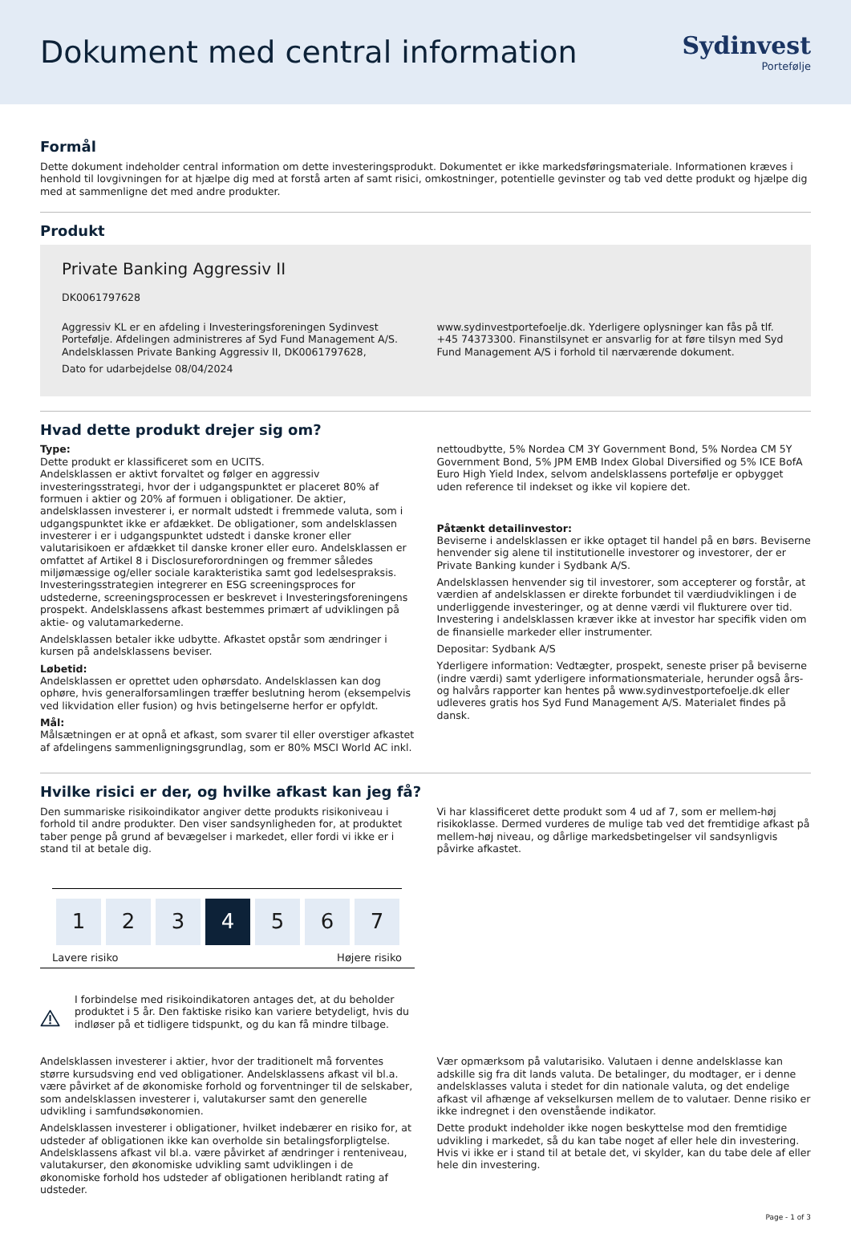Dokument med central information
Sydinvest
Portefølje
Formål
Dette dokument indeholder central information om dette investeringsprodukt. Dokumentet er ikke markedsføringsmateriale. Informationen kræves i henhold til lovgivningen for at hjælpe dig med at forstå arten af samt risici, omkostninger, potentielle gevinster og tab ved dette produkt og hjælpe dig med at sammenligne det med andre produkter.
Produkt
Private Banking Aggressiv II
DK0061797628
Aggressiv KL er en afdeling i Investeringsforeningen Sydinvest Portefølje. Afdelingen administreres af Syd Fund Management A/S. Andelsklassen Private Banking Aggressiv II, DK0061797628,
Dato for udarbejdelse 08/04/2024
www.sydinvestportefoelje.dk. Yderligere oplysninger kan fås på tlf. +45 74373300. Finanstilsynet er ansvarlig for at føre tilsyn med Syd Fund Management A/S i forhold til nærværende dokument.
Hvad dette produkt drejer sig om?
Type:
Dette produkt er klassificeret som en UCITS.
Andelsklassen er aktivt forvaltet og følger en aggressiv investeringsstrategi, hvor der i udgangspunktet er placeret 80% af formuen i aktier og 20% af formuen i obligationer. De aktier, andelsklassen investerer i, er normalt udstedt i fremmede valuta, som i udgangspunktet ikke er afdækket. De obligationer, som andelsklassen investerer i er i udgangspunktet udstedt i danske kroner eller valutarisikoen er afdækket til danske kroner eller euro. Andelsklassen er omfattet af Artikel 8 i Disclosureforordningen og fremmer således miljømæssige og/eller sociale karakteristika samt god ledelsespraksis. Investeringsstrategien integrerer en ESG screeningsproces for udstederne, screeningsprocessen er beskrevet i Investeringsforeningens prospekt. Andelsklassens afkast bestemmes primært af udviklingen på aktie- og valutamarkederne.
Andelsklassen betaler ikke udbytte. Afkastet opstår som ændringer i kursen på andelsklassens beviser.
Løbetid:
Andelsklassen er oprettet uden ophørsdato. Andelsklassen kan dog ophøre, hvis generalforsamlingen træffer beslutning herom (eksempelvis ved likvidation eller fusion) og hvis betingelserne herfor er opfyldt.
Mål:
Målsætningen er at opnå et afkast, som svarer til eller overstiger afkastet af afdelingens sammenligningsgrundlag, som er 80% MSCI World AC inkl.
nettoudbytte, 5% Nordea CM 3Y Government Bond, 5% Nordea CM 5Y Government Bond, 5% JPM EMB Index Global Diversified og 5% ICE BofA Euro High Yield Index, selvom andelsklassens portefølje er opbygget uden reference til indekset og ikke vil kopiere det.
Påtænkt detailinvestor:
Beviserne i andelsklassen er ikke optaget til handel på en børs. Beviserne henvender sig alene til institutionelle investorer og investorer, der er Private Banking kunder i Sydbank A/S.
Andelsklassen henvender sig til investorer, som accepterer og forstår, at værdien af andelsklassen er direkte forbundet til værdiudviklingen i de underliggende investeringer, og at denne værdi vil flukturere over tid. Investering i andelsklassen kræver ikke at investor har specifik viden om de finansielle markeder eller instrumenter.
Depositar: Sydbank A/S
Yderligere information: Vedtægter, prospekt, seneste priser på beviserne (indre værdi) samt yderligere informationsmateriale, herunder også års- og halvårs rapporter kan hentes på www.sydinvestportefoelje.dk eller udleveres gratis hos Syd Fund Management A/S. Materialet findes på dansk.
Hvilke risici er der, og hvilke afkast kan jeg få?
Den summariske risikoindikator angiver dette produkts risikoniveau i forhold til andre produkter. Den viser sandsynligheden for, at produktet taber penge på grund af bevægelser i markedet, eller fordi vi ikke er i stand til at betale dig.
1 2 3 4 5 6 7
Lavere risiko Højere risiko
I forbindelse med risikoindikatoren antages det, at du beholder produktet i 5 år. Den faktiske risiko kan variere betydeligt, hvis du indløser på et tidligere tidspunkt, og du kan få mindre tilbage.
Vi har klassificeret dette produkt som 4 ud af 7, som er mellem-høj risikoklasse. Dermed vurderes de mulige tab ved det fremtidige afkast på mellem-høj niveau, og dårlige markedsbetingelser vil sandsynligvis påvirke afkastet.
Andelsklassen investerer i aktier, hvor der traditionelt må forventes større kursudsving end ved obligationer. Andelsklassens afkast vil bl.a. være påvirket af de økonomiske forhold og forventninger til de selskaber, som andelsklassen investerer i, valutakurser samt den generelle udvikling i samfundsøkonomien.
Andelsklassen investerer i obligationer, hvilket indebærer en risiko for, at udsteder af obligationen ikke kan overholde sin betalingsforpligtelse. Andelsklassens afkast vil bl.a. være påvirket af ændringer i renteniveau, valutakurser, den økonomiske udvikling samt udviklingen i de økonomiske forhold hos udsteder af obligationen heriblandt rating af udsteder.
Vær opmærksom på valutarisiko. Valutaen i denne andelsklasse kan adskille sig fra dit lands valuta. De betalinger, du modtager, er i denne andelsklasses valuta i stedet for din nationale valuta, og det endelige afkast vil afhænge af vekselkursen mellem de to valutaer. Denne risiko er ikke indregnet i den ovenstående indikator.
Dette produkt indeholder ikke nogen beskyttelse mod den fremtidige udvikling i markedet, så du kan tabe noget af eller hele din investering. Hvis vi ikke er i stand til at betale det, vi skylder, kan du tabe dele af eller hele din investering.
Page - 1 of 3